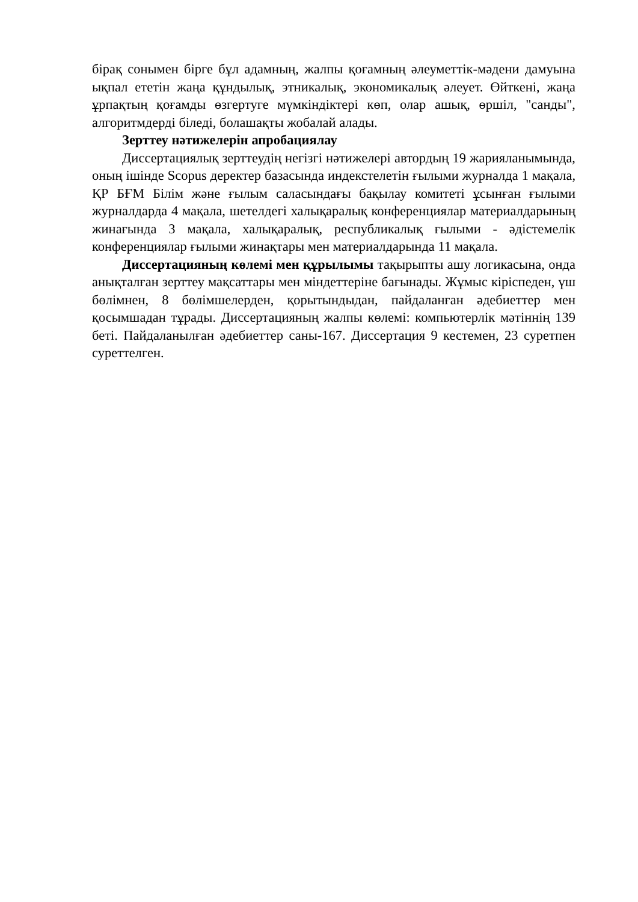бірақ сонымен бірге бұл адамның, жалпы қоғамның әлеуметтік-мәдени дамуына ықпал ететін жаңа құндылық, этникалық, экономикалық әлеует. Өйткені, жаңа ұрпақтың қоғамды өзгертуге мүмкіндіктері көп, олар ашық, өршіл, "санды", алгоритмдерді біледі, болашақты жобалай алады.
Зерттеу нәтижелерін апробациялау
Диссертациялық зерттеудің негізгі нәтижелері автордың 19 жарияланымында, оның ішінде Scopus деректер базасында индекстелетін ғылыми журналда 1 мақала, ҚР БҒМ Білім және ғылым саласындағы бақылау комитеті ұсынған ғылыми журналдарда 4 мақала, шетелдегі халықаралық конференциялар материалдарының жинағында 3 мақала, халықаралық, республикалық ғылыми - әдістемелік конференциялар ғылыми жинақтары мен материалдарында 11 мақала.
Диссертацияның көлемі мен құрылымы тақырыпты ашу логикасына, онда анықталған зерттеу мақсаттары мен міндеттеріне бағынады. Жұмыс кіріспеден, үш бөлімнен, 8 бөлімшелерден, қорытындыдан, пайдаланған әдебиеттер мен қосымшадан тұрады. Диссертацияның жалпы көлемі: компьютерлік мәтіннің 139 беті. Пайдаланылған әдебиеттер саны-167. Диссертация 9 кестемен, 23 суретпен суреттелген.